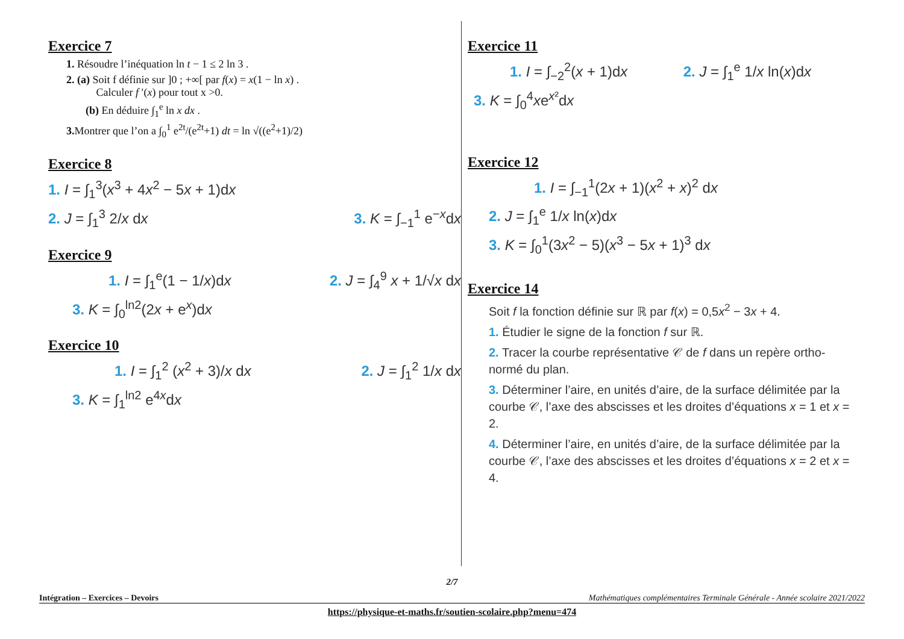Exercice 7
1. Résoudre l’inéquation ln t − 1 ≤ 2 ln 3 .
2. (a) Soit f définie sur ]0 ; +∞[ par f(x) = x(1 − ln x) .
Calculer f ′(x) pour tout x >0.
(b) En déduire ∫<sub>1</sub><sup>e</sup> ln x dx .
3. Montrer que l’on a ∫<sub>0</sub><sup>1</sup> e<sup>2t</sup>/(e<sup>2t</sup>+1) dt = ln √((e<sup>2</sup>+1)/2)
Exercice 8
1. I = ∫<sub>1</sub><sup>3</sup>(x<sup>3</sup> + 4x<sup>2</sup> − 5x + 1)dx
2. J = ∫<sub>1</sub><sup>3</sup> 2/x dx 3. K = ∫<sub>−1</sub><sup>1</sup> e<sup>−x</sup>dx
Exercice 9
1. I = ∫<sub>1</sub><sup>e</sup>(1 − 1/x)dx 2. J = ∫<sub>4</sub><sup>9</sup> x + 1/√x dx
3. K = ∫<sub>0</sub><sup>ln2</sup>(2x + e<sup>x</sup>)dx
Exercice 10
1. I = ∫<sub>1</sub><sup>2</sup> (x<sup>2</sup> + 3)/x dx 2. J = ∫<sub>1</sub><sup>2</sup> 1/x dx
3. K = ∫<sub>1</sub><sup>ln2</sup> e<sup>4x</sup>dx
Exercice 11
1. I = ∫<sub>−2</sub><sup>2</sup>(x + 1)dx 2. J = ∫<sub>1</sub><sup>e</sup> 1/x ln(x)dx
3. K = ∫<sub>0</sub><sup>4</sup>xe<sup>x²</sup>dx
Exercice 12
1. I = ∫<sub>−1</sub><sup>1</sup>(2x + 1)(x<sup>2</sup> + x)<sup>2</sup> dx
2. J = ∫<sub>1</sub><sup>e</sup> 1/x ln(x)dx
3. K = ∫<sub>0</sub><sup>1</sup>(3x<sup>2</sup> − 5)(x<sup>3</sup> − 5x + 1)<sup>3</sup> dx
Exercice 14
Soit f la fonction définie sur ℝ par f(x) = 0,5x<sup>2</sup> − 3x + 4.
1. Étudier le signe de la fonction f sur ℝ.
2. Tracer la courbe représentative 𝒞 de f dans un repère ortho-normé du plan.
3. Déterminer l’aire, en unités d’aire, de la surface délimitée par la courbe 𝒞, l’axe des abscisses et les droites d’équations x = 1 et x = 2.
4. Déterminer l’aire, en unités d’aire, de la surface délimitée par la courbe 𝒞, l’axe des abscisses et les droites d’équations x = 2 et x = 4.
2/7
Intégration – Exercices – Devoirs Mathématiques complémentaires Terminale Générale - Année scolaire 2021/2022
https://physique-et-maths.fr/soutien-scolaire.php?menu=474